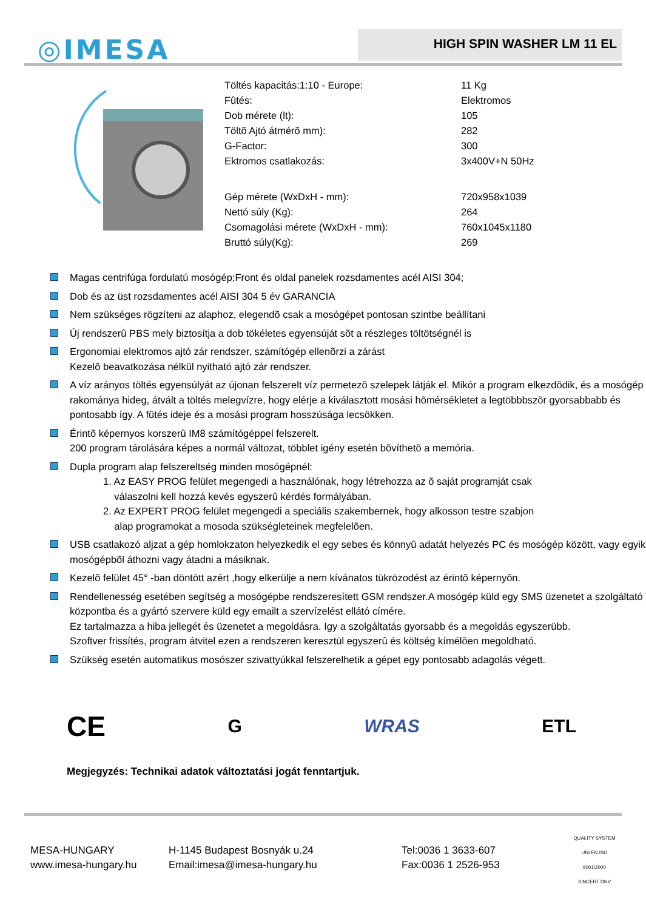◎IMESA HIGH SPIN WASHER LM 11 EL
| Töltés kapacitás:1:10 - Europe: | 11 Kg |
| Fûtés: | Elektromos |
| Dob mérete (lt): | 105 |
| Töltõ Ajtó átmérõ mm): | 282 |
| G-Factor: | 300 |
| Ektromos csatlakozás: | 3x400V+N 50Hz |
| Gép mérete (WxDxH - mm): | 720x958x1039 |
| Nettó súly (Kg): | 264 |
| Csomagolási mérete (WxDxH - mm): | 760x1045x1180 |
| Bruttó súly(Kg): | 269 |
Magas centrifúga fordulatú mosógép;Front és oldal panelek rozsdamentes acél AISI 304;
Dob és az üst rozsdamentes acél AISI 304 5 év GARANCIA
Nem szükséges rögzíteni az alaphoz, elegendõ csak a mosógépet pontosan szintbe beállítani
Új rendszerû PBS mely biztosítja a dob tökéletes egyensúját sõt a részleges töltötségnél is
Ergonomiai elektromos ajtó zár rendszer, számítógép ellenõrzi a zárást
Kezelõ beavatkozása nélkül nyitható ajtó zár rendszer.
A víz arányos töltés egyensúlyát az újonan felszerelt víz permetezõ szelepek látják el. Mikór a program elkezdõdik, és a mosógép rakománya hideg, átvált a töltés melegvízre, hogy elérje a kiválasztott mosási hõmérsékletet a legtöbbbszõr gyorsabbabb és pontosabb így. A fûtés ideje és a mosási program hosszúsága lecsökken.
Érintõ képernyos korszerû IM8 számítógéppel felszerelt.
200 program tárolására képes a normál változat, többlet igény esetén bõvíthetõ a memória.
Dupla program alap felszereltség minden mosógépnél:
1. Az EASY PROG felület megengedi a használónak, hogy létrehozza az õ saját programját csak
válaszolni kell hozzá kevés egyszerû kérdés formályában.
2. Az EXPERT PROG felület megengedi a speciális szakembernek, hogy alkosson testre szabjon
alap programokat a mosoda szükségleteinek megfelelõen.
USB csatlakozó aljzat a gép homlokzaton helyezkedik el egy sebes és könnyû adatát helyezés PC és mosógép között, vagy egyik mosógépbõl áthozni vagy átadni a másiknak.
Kezelõ felület 45° -ban döntött azért ,hogy elkerülje a nem kívánatos tükrözodést az érintõ képernyõn.
Rendellenesség esetében segítség a mosógépbe rendszeresített GSM rendszer.A mosógép küld egy SMS üzenetet a szolgáltató központba és a gyártó szervere küld egy emailt a szervízelést ellátó címére.
Ez tartalmazza a hiba jellegét és üzenetet a megoldásra. Igy a szolgáltatás gyorsabb és a megoldás egyszerübb.
Szoftver frissítés, program átvitel ezen a rendszeren keresztül egyszerû és költség kímélõen megoldható.
Szükség esetén automatikus mosószer szivattyúkkal felszerelhetik a gépet egy pontosabb adagolás végett.
CE G WRAS ETL
Megjegyzés: Technikai adatok változtatási jogát fenntartjuk.
MESA-HUNGARY
www.imesa-hungary.hu
H-1145 Budapest Bosnyák u.24
Email:imesa@imesa-hungary.hu
Tel:0036 1 3633-607
Fax:0036 1 2526-953
QUALITY SYSTEM UNI EN ISO 9001/2000
SINCERT DNV